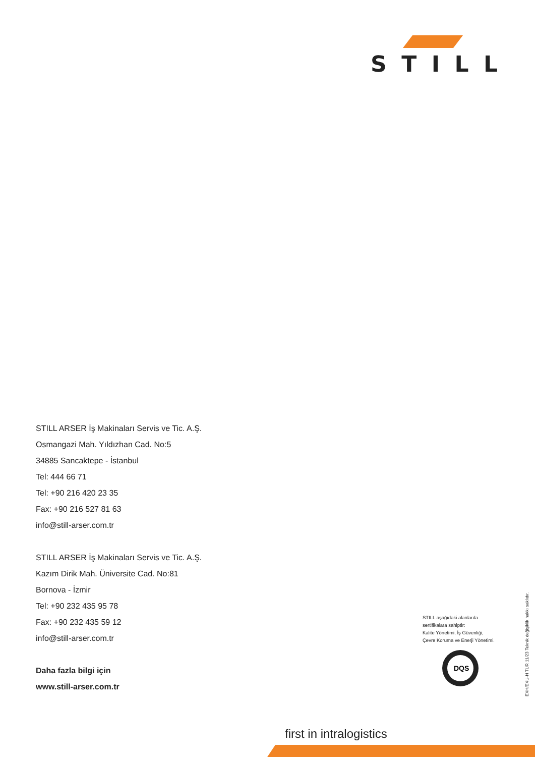STILL
STILL ARSER İş Makinaları Servis ve Tic. A.Ş.
Osmangazi Mah. Yıldızhan Cad. No:5
34885 Sancaktepe - İstanbul
Tel: 444 66 71
Tel: +90 216 420 23 35
Fax: +90 216 527 81 63
info@still-arser.com.tr
STILL ARSER İş Makinaları Servis ve Tic. A.Ş.
Kazım Dirik Mah. Üniversite Cad. No:81
Bornova - İzmir
Tel: +90 232 435 95 78
Fax: +90 232 435 59 12
info@still-arser.com.tr
Daha fazla bilgi için
www.still-arser.com.tr
STILL aşağıdaki alanlarda
sertifikalara sahiptir:
Kalite Yönetimi, İş Güvenliği,
Çevre Koruma ve Enerji Yönetimi.
DQS
EXH/EXU-H TUR 11/23 Teknik değişiklik hakkı saklıdır.
first in intralogistics